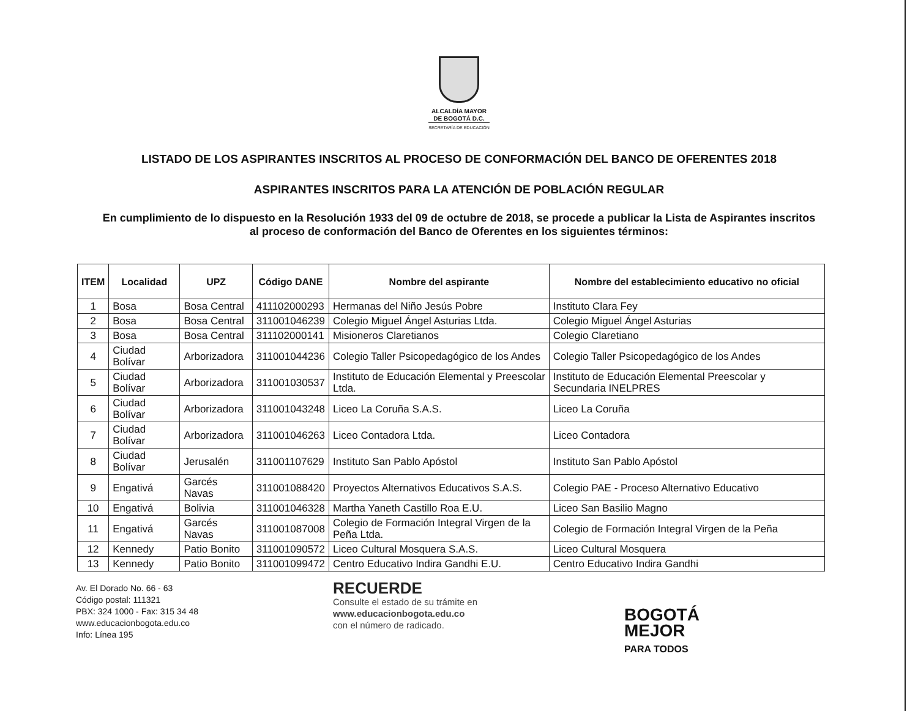ALCALDÍA MAYOR
DE BOGOTÁ D.C.
SECRETARÍA DE EDUCACIÓN
LISTADO DE LOS ASPIRANTES INSCRITOS AL PROCESO DE CONFORMACIÓN DEL BANCO DE OFERENTES 2018
ASPIRANTES INSCRITOS PARA LA ATENCIÓN DE POBLACIÓN REGULAR
En cumplimiento de lo dispuesto en la Resolución 1933 del 09 de octubre de 2018, se procede a publicar la Lista de Aspirantes inscritos al proceso de conformación del Banco de Oferentes en los siguientes términos:
| ITEM | Localidad | UPZ | Código DANE | Nombre del aspirante | Nombre del establecimiento educativo no oficial |
| --- | --- | --- | --- | --- | --- |
| 1 | Bosa | Bosa Central | 411102000293 | Hermanas del Niño Jesús Pobre | Instituto Clara Fey |
| 2 | Bosa | Bosa Central | 311001046239 | Colegio Miguel Ángel Asturias Ltda. | Colegio Miguel Ángel Asturias |
| 3 | Bosa | Bosa Central | 311102000141 | Misioneros Claretianos | Colegio Claretiano |
| 4 | Ciudad Bolívar | Arborizadora | 311001044236 | Colegio Taller Psicopedagógico de los Andes | Colegio Taller Psicopedagógico de los Andes |
| 5 | Ciudad Bolívar | Arborizadora | 311001030537 | Instituto de Educación Elemental y Preescolar Ltda. | Instituto de Educación Elemental Preescolar y Secundaria INELPRES |
| 6 | Ciudad Bolívar | Arborizadora | 311001043248 | Liceo La Coruña S.A.S. | Liceo La Coruña |
| 7 | Ciudad Bolívar | Arborizadora | 311001046263 | Liceo Contadora Ltda. | Liceo Contadora |
| 8 | Ciudad Bolívar | Jerusalén | 311001107629 | Instituto San Pablo Apóstol | Instituto San Pablo Apóstol |
| 9 | Engativá | Garcés Navas | 311001088420 | Proyectos Alternativos Educativos S.A.S. | Colegio PAE - Proceso Alternativo Educativo |
| 10 | Engativá | Bolivia | 311001046328 | Martha Yaneth Castillo Roa E.U. | Liceo San Basilio Magno |
| 11 | Engativá | Garcés Navas | 311001087008 | Colegio de Formación Integral Virgen de la Peña Ltda. | Colegio de Formación Integral Virgen de la Peña |
| 12 | Kennedy | Patio Bonito | 311001090572 | Liceo Cultural Mosquera S.A.S. | Liceo Cultural Mosquera |
| 13 | Kennedy | Patio Bonito | 311001099472 | Centro Educativo Indira Gandhi E.U. | Centro Educativo Indira Gandhi |
Av. El Dorado No. 66 - 63
Código postal: 111321
PBX: 324 1000 - Fax: 315 34 48
www.educacionbogota.edu.co
Info: Línea 195
RECUERDE
Consulte el estado de su trámite en
www.educacionbogota.edu.co
con el número de radicado.
BOGOTÁ
MEJOR
PARA TODOS